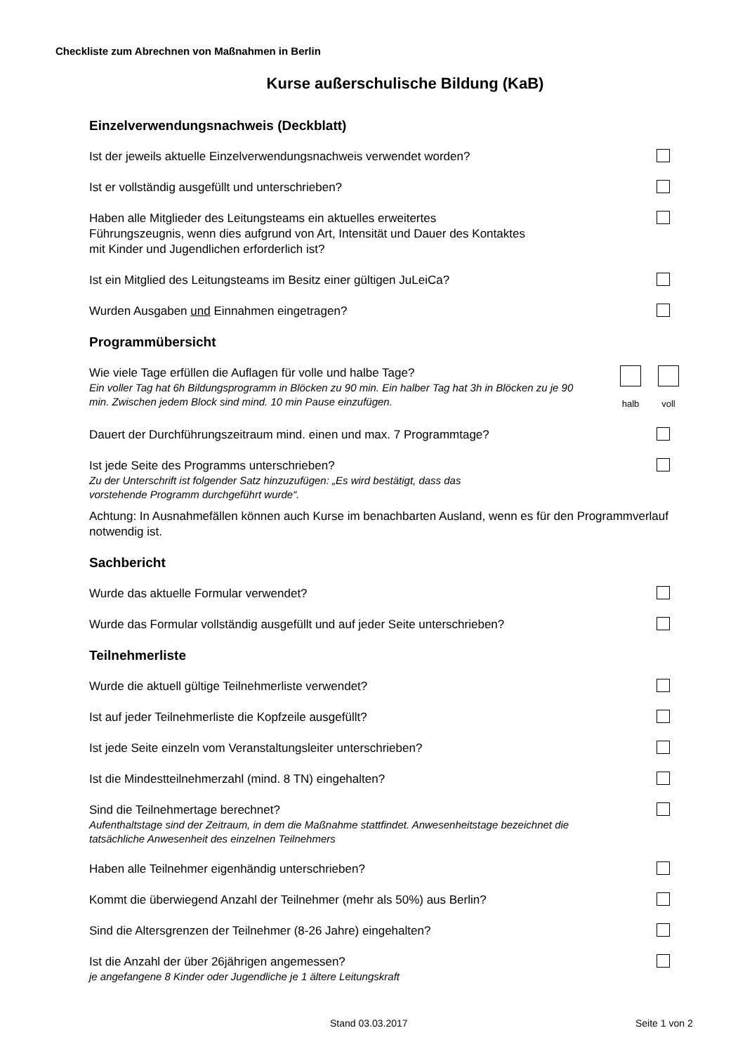Checkliste zum Abrechnen von Maßnahmen in Berlin
Kurse außerschulische Bildung (KaB)
Einzelverwendungsnachweis (Deckblatt)
Ist der jeweils aktuelle Einzelverwendungsnachweis verwendet worden?
Ist er vollständig ausgefüllt und unterschrieben?
Haben alle Mitglieder des Leitungsteams ein aktuelles erweitertes
Führungszeugnis, wenn dies aufgrund von Art, Intensität und Dauer des Kontaktes
mit Kinder und Jugendlichen erforderlich ist?
Ist ein Mitglied des Leitungsteams im Besitz einer gültigen JuLeiCa?
Wurden Ausgaben und Einnahmen eingetragen?
Programmübersicht
Wie viele Tage erfüllen die Auflagen für volle und halbe Tage?
Ein voller Tag hat 6h Bildungsprogramm in Blöcken zu 90 min. Ein halber Tag hat 3h in Blöcken zu je 90 min. Zwischen jedem Block sind mind. 10 min Pause einzufügen.
halb voll
Dauert der Durchführungszeitraum mind. einen und max. 7 Programmtage?
Ist jede Seite des Programms unterschrieben?
Zu der Unterschrift ist folgender Satz hinzuzufügen: „Es wird bestätigt, dass das
vorstehende Programm durchgeführt wurde“.
Achtung: In Ausnahmefällen können auch Kurse im benachbarten Ausland, wenn es für den Programmverlauf notwendig ist.
Sachbericht
Wurde das aktuelle Formular verwendet?
Wurde das Formular vollständig ausgefüllt und auf jeder Seite unterschrieben?
Teilnehmerliste
Wurde die aktuell gültige Teilnehmerliste verwendet?
Ist auf jeder Teilnehmerliste die Kopfzeile ausgefüllt?
Ist jede Seite einzeln vom Veranstaltungsleiter unterschrieben?
Ist die Mindestteilnehmerzahl (mind. 8 TN) eingehalten?
Sind die Teilnehmertage berechnet?
Aufenthaltstage sind der Zeitraum, in dem die Maßnahme stattfindet. Anwesenheitstage bezeichnet die tatsächliche Anwesenheit des einzelnen Teilnehmers
Haben alle Teilnehmer eigenhändig unterschrieben?
Kommt die überwiegend Anzahl der Teilnehmer (mehr als 50%) aus Berlin?
Sind die Altersgrenzen der Teilnehmer (8-26 Jahre) eingehalten?
Ist die Anzahl der über 26jährigen angemessen?
je angefangene 8 Kinder oder Jugendliche je 1 ältere Leitungskraft
Stand 03.03.2017 Seite 1 von 2